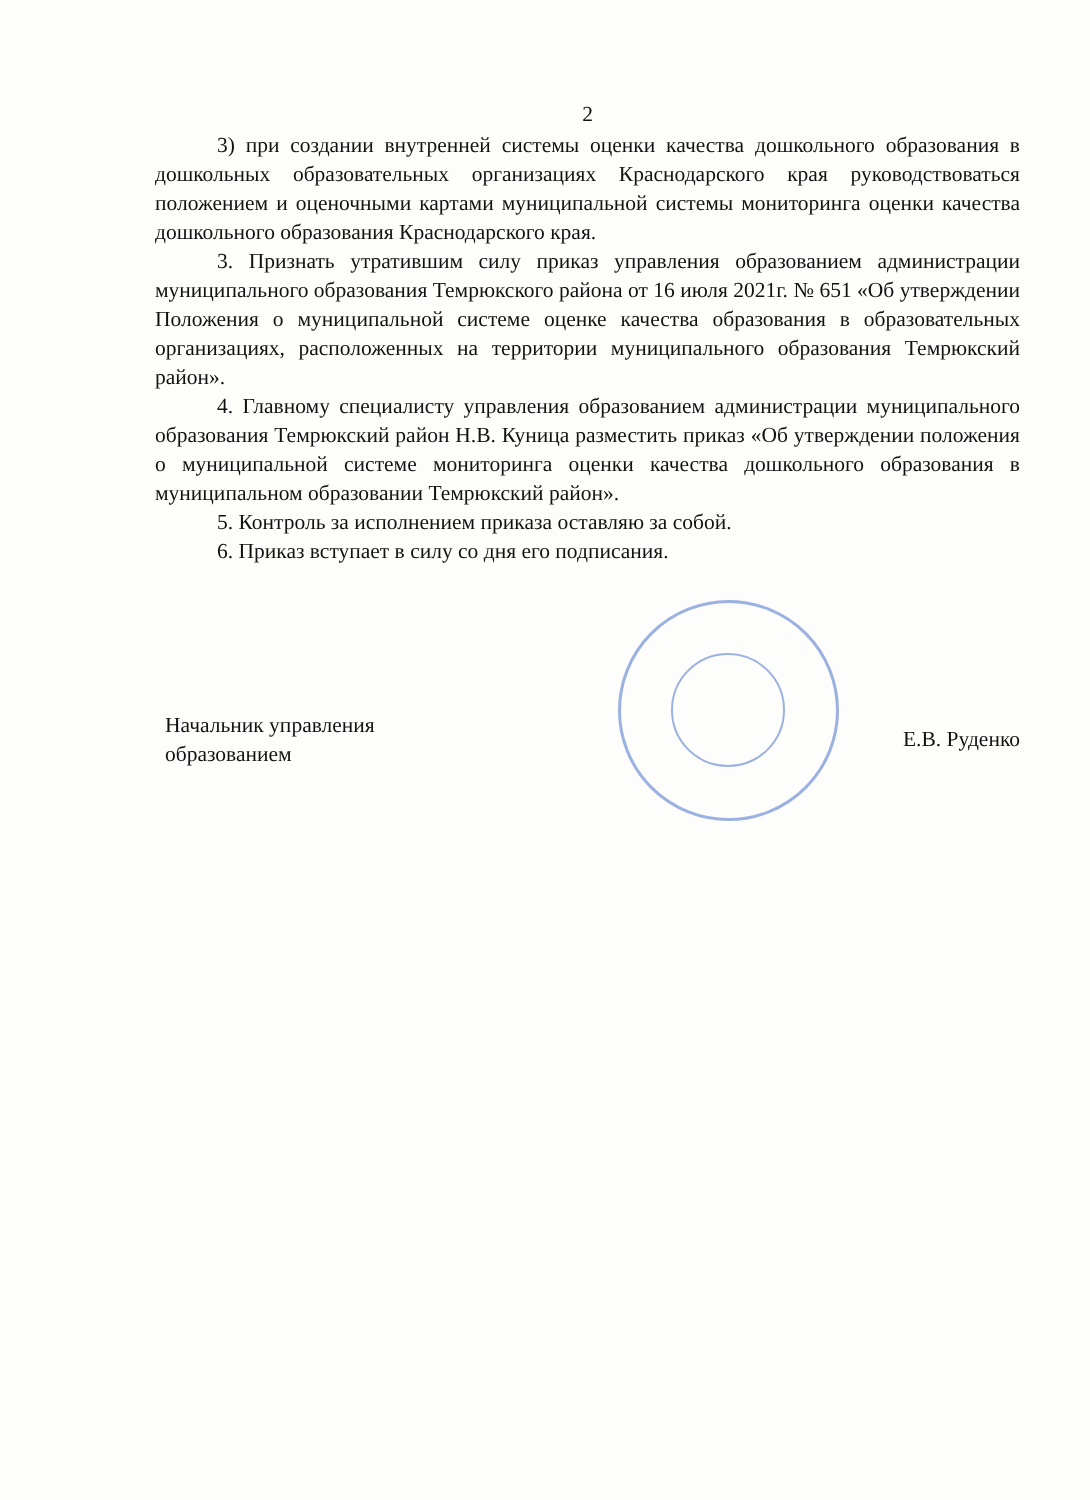2
3) при создании внутренней системы оценки качества дошкольного образования в дошкольных образовательных организациях Краснодарского края руководствоваться положением и оценочными картами муниципальной системы мониторинга оценки качества дошкольного образования Краснодарского края.
3. Признать утратившим силу приказ управления образованием администрации муниципального образования Темрюкского района от 16 июля 2021г. № 651 «Об утверждении Положения о муниципальной системе оценке качества образования в образовательных организациях, расположенных на территории муниципального образования Темрюкский район».
4. Главному специалисту управления образованием администрации муниципального образования Темрюкский район Н.В. Куница разместить приказ «Об утверждении положения о муниципальной системе мониторинга оценки качества дошкольного образования в муниципальном образовании Темрюкский район».
5. Контроль за исполнением приказа оставляю за собой.
6. Приказ вступает в силу со дня его подписания.
Начальник управления
образованием
Е.В. Руденко